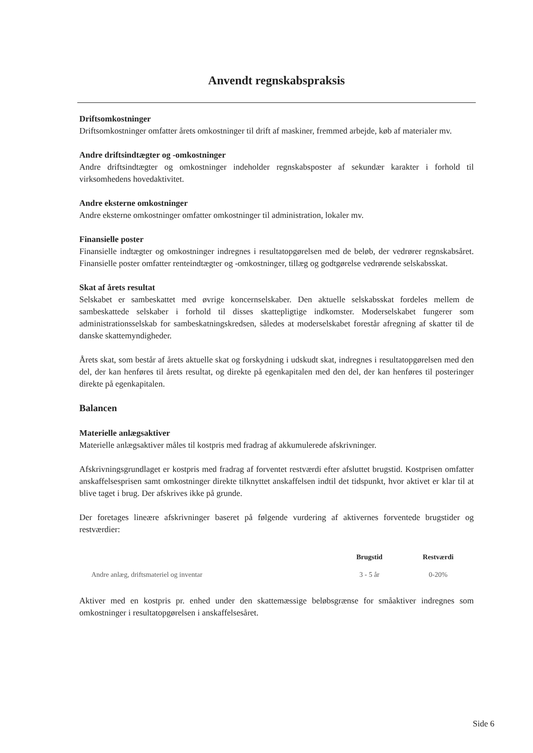Anvendt regnskabspraksis
Driftsomkostninger
Driftsomkostninger omfatter årets omkostninger til drift af maskiner, fremmed arbejde, køb af materialer mv.
Andre driftsindtægter og -omkostninger
Andre driftsindtægter og omkostninger indeholder regnskabsposter af sekundær karakter i forhold til virksomhedens hovedaktivitet.
Andre eksterne omkostninger
Andre eksterne omkostninger omfatter omkostninger til administration, lokaler mv.
Finansielle poster
Finansielle indtægter og omkostninger indregnes i resultatopgørelsen med de beløb, der vedrører regnskabsåret. Finansielle poster omfatter renteindtægter og -omkostninger, tillæg og godtgørelse vedrørende selskabsskat.
Skat af årets resultat
Selskabet er sambeskattet med øvrige koncernselskaber. Den aktuelle selskabsskat fordeles mellem de sambeskattede selskaber i forhold til disses skattepligtige indkomster. Moderselskabet fungerer som administrationsselskab for sambeskatningskredsen, således at moderselskabet forestår afregning af skatter til de danske skattemyndigheder.
Årets skat, som består af årets aktuelle skat og forskydning i udskudt skat, indregnes i resultatopgørelsen med den del, der kan henføres til årets resultat, og direkte på egenkapitalen med den del, der kan henføres til posteringer direkte på egenkapitalen.
Balancen
Materielle anlægsaktiver
Materielle anlægsaktiver måles til kostpris med fradrag af akkumulerede afskrivninger.
Afskrivningsgrundlaget er kostpris med fradrag af forventet restværdi efter afsluttet brugstid. Kostprisen omfatter anskaffelsesprisen samt omkostninger direkte tilknyttet anskaffelsen indtil det tidspunkt, hvor aktivet er klar til at blive taget i brug. Der afskrives ikke på grunde.
Der foretages lineære afskrivninger baseret på følgende vurdering af aktivernes forventede brugstider og restværdier:
| | Brugstid | Restværdi |
| --- | --- | --- |
| Andre anlæg, driftsmateriel og inventar | 3 - 5 år | 0-20% |
Aktiver med en kostpris pr. enhed under den skattemæssige beløbsgrænse for småaktiver indregnes som omkostninger i resultatopgørelsen i anskaffelsesåret.
Side 6